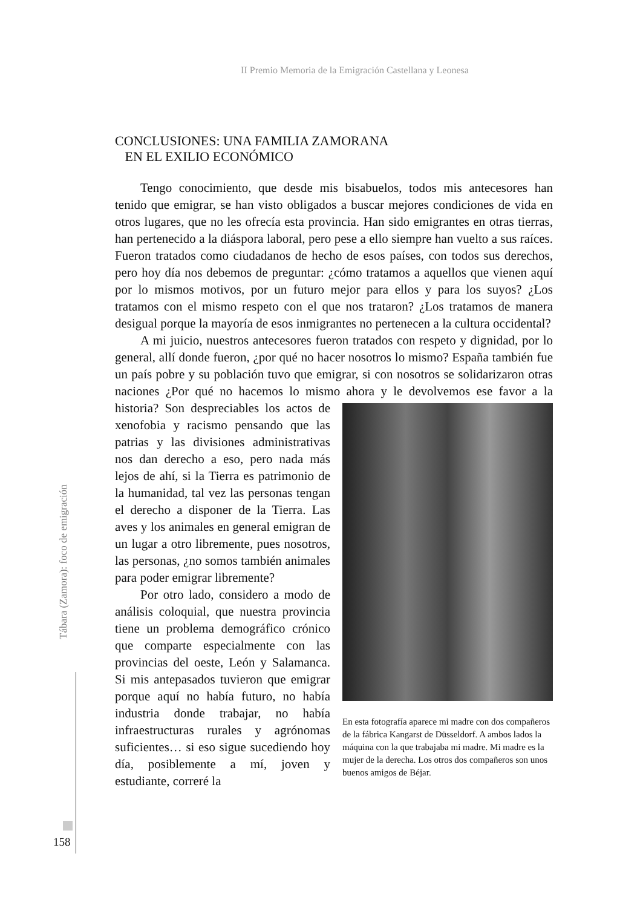II Premio Memoria de la Emigración Castellana y Leonesa
CONCLUSIONES: UNA FAMILIA ZAMORANA
EN EL EXILIO ECONÓMICO
Tengo conocimiento, que desde mis bisabuelos, todos mis antecesores han tenido que emigrar, se han visto obligados a buscar mejores condiciones de vida en otros lugares, que no les ofrecía esta provincia. Han sido emigrantes en otras tierras, han pertenecido a la diáspora laboral, pero pese a ello siempre han vuelto a sus raíces. Fueron tratados como ciudadanos de hecho de esos países, con todos sus derechos, pero hoy día nos debemos de preguntar: ¿cómo tratamos a aquellos que vienen aquí por lo mismos motivos, por un futuro mejor para ellos y para los suyos? ¿Los tratamos con el mismo respeto con el que nos trataron? ¿Los tratamos de manera desigual porque la mayoría de esos inmigrantes no pertenecen a la cultura occidental?
A mi juicio, nuestros antecesores fueron tratados con respeto y dignidad, por lo general, allí donde fueron, ¿por qué no hacer nosotros lo mismo? España también fue un país pobre y su población tuvo que emigrar, si con nosotros se solidarizaron otras naciones ¿Por qué no hacemos lo mismo ahora y le devolvemos ese favor a la historia?
En esta fotografía aparece mi madre con dos compañeros de la fábrica Kangarst de Düsseldorf. A ambos lados la máquina con la que trabajaba mi madre. Mi madre es la mujer de la derecha. Los otros dos compañeros son unos buenos amigos de Béjar.
Son despreciables los actos de xenofobia y racismo pensando que las patrias y las divisiones administrativas nos dan derecho a eso, pero nada más lejos de ahí, si la Tierra es patrimonio de la humanidad, tal vez las personas tengan el derecho a disponer de la Tierra. Las aves y los animales en general emigran de un lugar a otro libremente, pues nosotros, las personas, ¿no somos también animales para poder emigrar libremente?
Por otro lado, considero a modo de análisis coloquial, que nuestra provincia tiene un problema demográfico crónico que comparte especialmente con las provincias del oeste, León y Salamanca. Si mis antepasados tuvieron que emigrar porque aquí no había futuro, no había industria donde trabajar, no había infraestructuras rurales y agrónomas suficientes… si eso sigue sucediendo hoy día, posiblemente a mí, joven y estudiante, correré la
Tábara (Zamora): foco de emigración
158